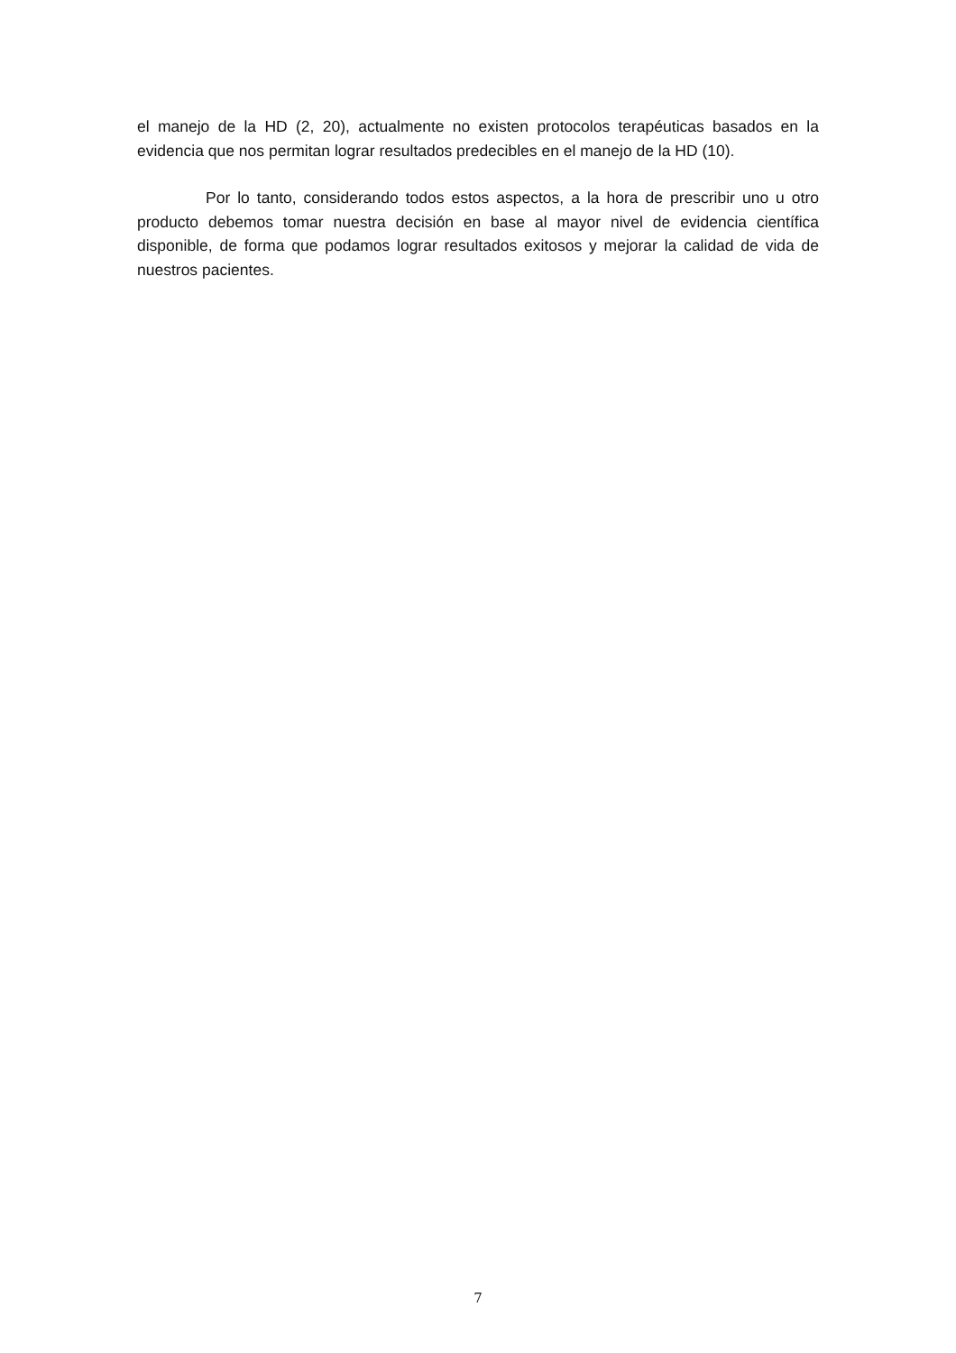el manejo de la HD (2, 20), actualmente no existen protocolos terapéuticas basados en la evidencia que nos permitan lograr resultados predecibles en el manejo de la HD (10).
Por lo tanto, considerando todos estos aspectos, a la hora de prescribir uno u otro producto debemos tomar nuestra decisión en base al mayor nivel de evidencia científica disponible, de forma que podamos lograr resultados exitosos y mejorar la calidad de vida de nuestros pacientes.
7